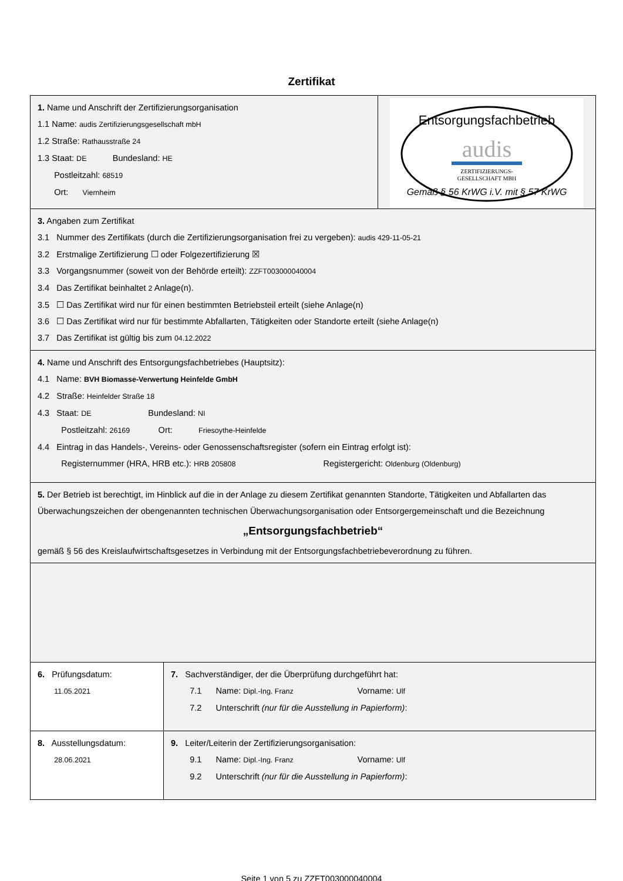Zertifikat
1. Name und Anschrift der Zertifizierungsorganisation
1.1 Name: audis Zertifizierungsgesellschaft mbH
1.2 Straße: Rathausstraße 24
1.3 Staat: DE Bundesland: HE
Postleitzahl: 68519
Ort: Viernheim
Entsorgungsfachbetrieb
audis
ZERTIFIZIERUNGS-
GESELLSCHAFT MBH
Gemäß § 56 KrWG i.V. mit § 57 KrWG
3. Angaben zum Zertifikat
3.1 Nummer des Zertifikats (durch die Zertifizierungsorganisation frei zu vergeben): audis 429-11-05-21
3.2 Erstmalige Zertifizierung ☐ oder Folgezertifizierung ☒
3.3 Vorgangsnummer (soweit von der Behörde erteilt): ZZFT003000040004
3.4 Das Zertifikat beinhaltet 2 Anlage(n).
3.5 ☐ Das Zertifikat wird nur für einen bestimmten Betriebsteil erteilt (siehe Anlage(n)
3.6 ☐ Das Zertifikat wird nur für bestimmte Abfallarten, Tätigkeiten oder Standorte erteilt (siehe Anlage(n)
3.7 Das Zertifikat ist gültig bis zum 04.12.2022
4. Name und Anschrift des Entsorgungsfachbetriebes (Hauptsitz):
4.1 Name: BVH Biomasse-Verwertung Heinfelde GmbH
4.2 Straße: Heinfelder Straße 18
4.3 Staat: DE Bundesland: NI
Postleitzahl: 26169 Ort: Friesoythe-Heinfelde
4.4 Eintrag in das Handels-, Vereins- oder Genossenschaftsregister (sofern ein Eintrag erfolgt ist):
Registernummer (HRA, HRB etc.): HRB 205808 Registergericht: Oldenburg (Oldenburg)
5. Der Betrieb ist berechtigt, im Hinblick auf die in der Anlage zu diesem Zertifikat genannten Standorte, Tätigkeiten und Abfallarten das Überwachungszeichen der obengenannten technischen Überwachungsorganisation oder Entsorgergemeinschaft und die Bezeichnung
„Entsorgungsfachbetrieb“
gemäß § 56 des Kreislaufwirtschaftsgesetzes in Verbindung mit der Entsorgungsfachbetriebeverordnung zu führen.
6. Prüfungsdatum:
11.05.2021
7. Sachverständiger, der die Überprüfung durchgeführt hat:
7.1 Name: Dipl.-Ing. Franz Vorname: Ulf
7.2 Unterschrift (nur für die Ausstellung in Papierform):
8. Ausstellungsdatum:
28.06.2021
9. Leiter/Leiterin der Zertifizierungsorganisation:
9.1 Name: Dipl.-Ing. Franz Vorname: Ulf
9.2 Unterschrift (nur für die Ausstellung in Papierform):
Seite 1 von 5 zu ZZFT003000040004